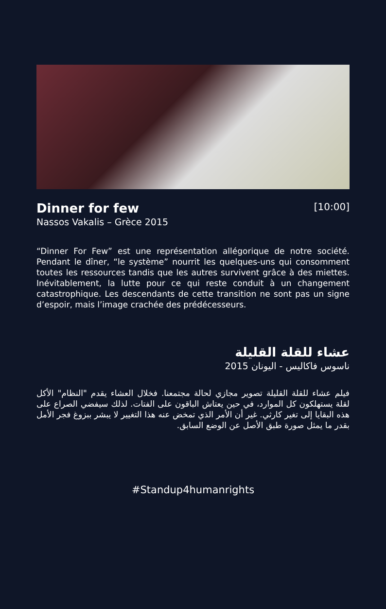Dinner for few
[10:00]
Nassos Vakalis – Grèce 2015
“Dinner For Few” est une représentation allégorique de notre société. Pendant le dîner, “le système” nourrit les quelques-uns qui consomment toutes les ressources tandis que les autres survivent grâce à des miettes. Inévitablement, la lutte pour ce qui reste conduit à un changement catastrophique. Les descendants de cette transition ne sont pas un signe d’espoir, mais l’image crachée des prédécesseurs.
عشاء للقلة القليلة
ناسوس فاكاليس - اليونان 2015
فيلم عشاء للقلة القليلة تصوير مجازي لحالة مجتمعنا. فخلال العشاء يقدم "النظام" الأكل لقلة يستهلكون كل الموارد، في حين يعتاش الباقون على الفتات. لذلك سيفضي الصراع على هذه البقايا إلى تغير كارثي. غير أن الأمر الذي تمخض عنه هذا التغيير لا يبشر ببزوغ فجر الأمل بقدر ما يمثل صورة طبق الأصل عن الوضع السابق.
#Standup4humanrights